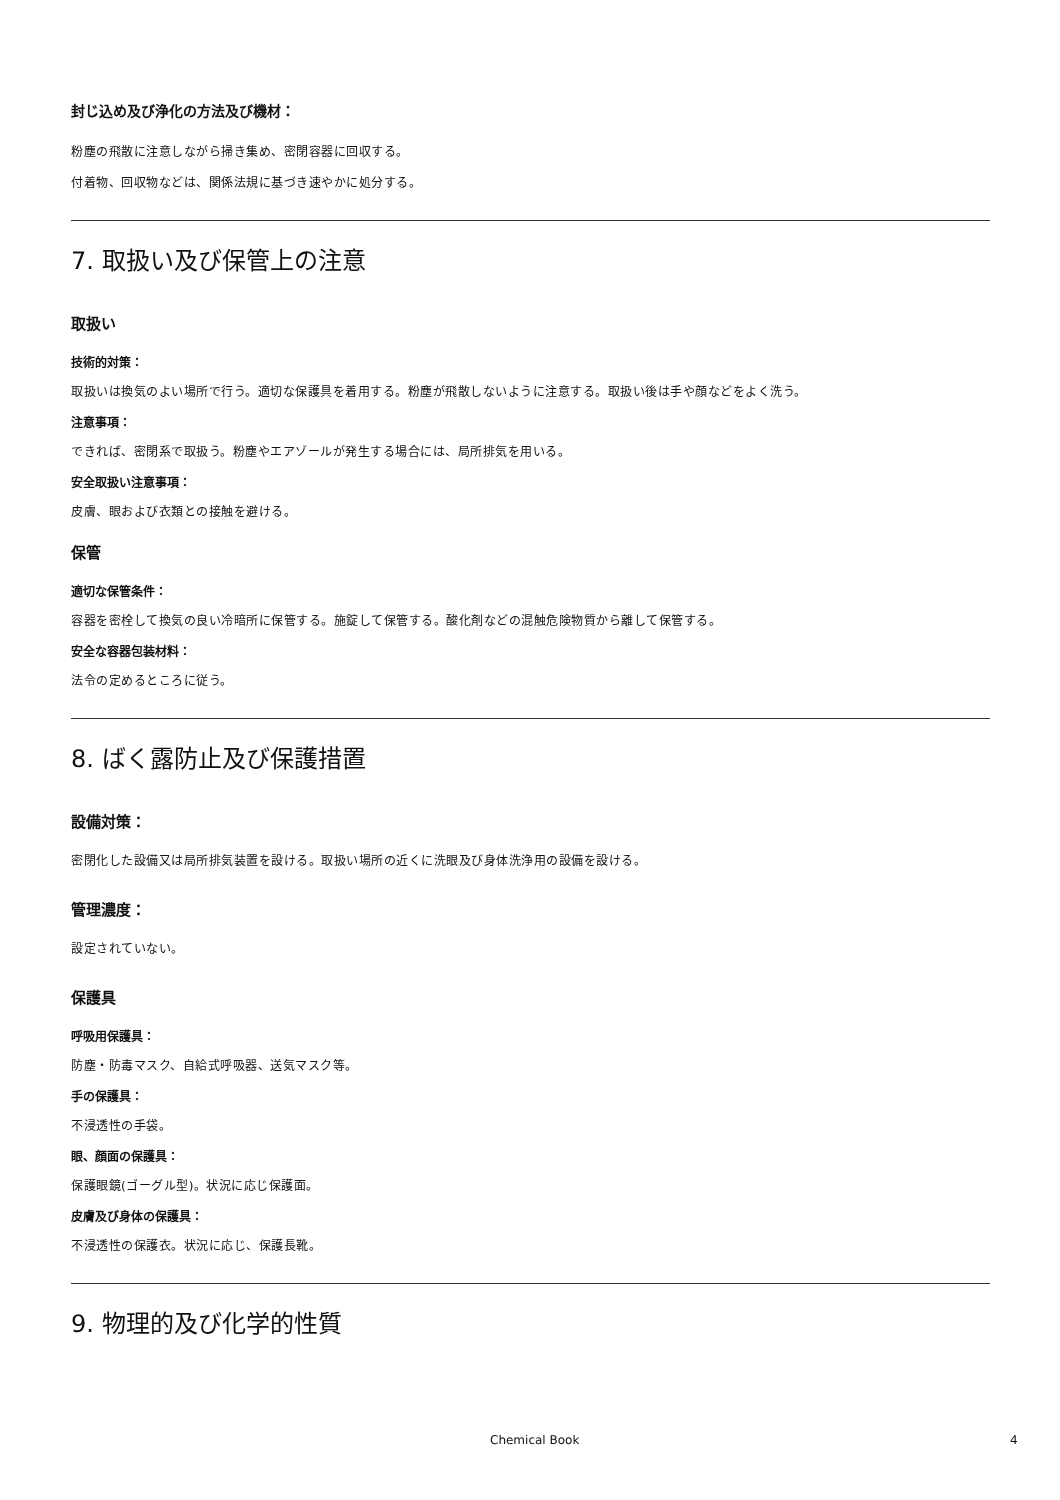封じ込め及び浄化の方法及び機材：
粉塵の飛散に注意しながら掃き集め、密閉容器に回収する。
付着物、回収物などは、関係法規に基づき速やかに処分する。
7. 取扱い及び保管上の注意
取扱い
技術的対策：
取扱いは換気のよい場所で行う。適切な保護具を着用する。粉塵が飛散しないように注意する。取扱い後は手や顔などをよく洗う。
注意事項：
できれば、密閉系で取扱う。粉塵やエアゾールが発生する場合には、局所排気を用いる。
安全取扱い注意事項：
皮膚、眼および衣類との接触を避ける。
保管
適切な保管条件：
容器を密栓して換気の良い冷暗所に保管する。施錠して保管する。酸化剤などの混触危険物質から離して保管する。
安全な容器包装材料：
法令の定めるところに従う。
8. ばく露防止及び保護措置
設備対策：
密閉化した設備又は局所排気装置を設ける。取扱い場所の近くに洗眼及び身体洗浄用の設備を設ける。
管理濃度：
設定されていない。
保護具
呼吸用保護具：
防塵・防毒マスク、自給式呼吸器、送気マスク等。
手の保護具：
不浸透性の手袋。
眼、顔面の保護具：
保護眼鏡(ゴーグル型)。状況に応じ保護面。
皮膚及び身体の保護具：
不浸透性の保護衣。状況に応じ、保護長靴。
9. 物理的及び化学的性質
Chemical Book 4